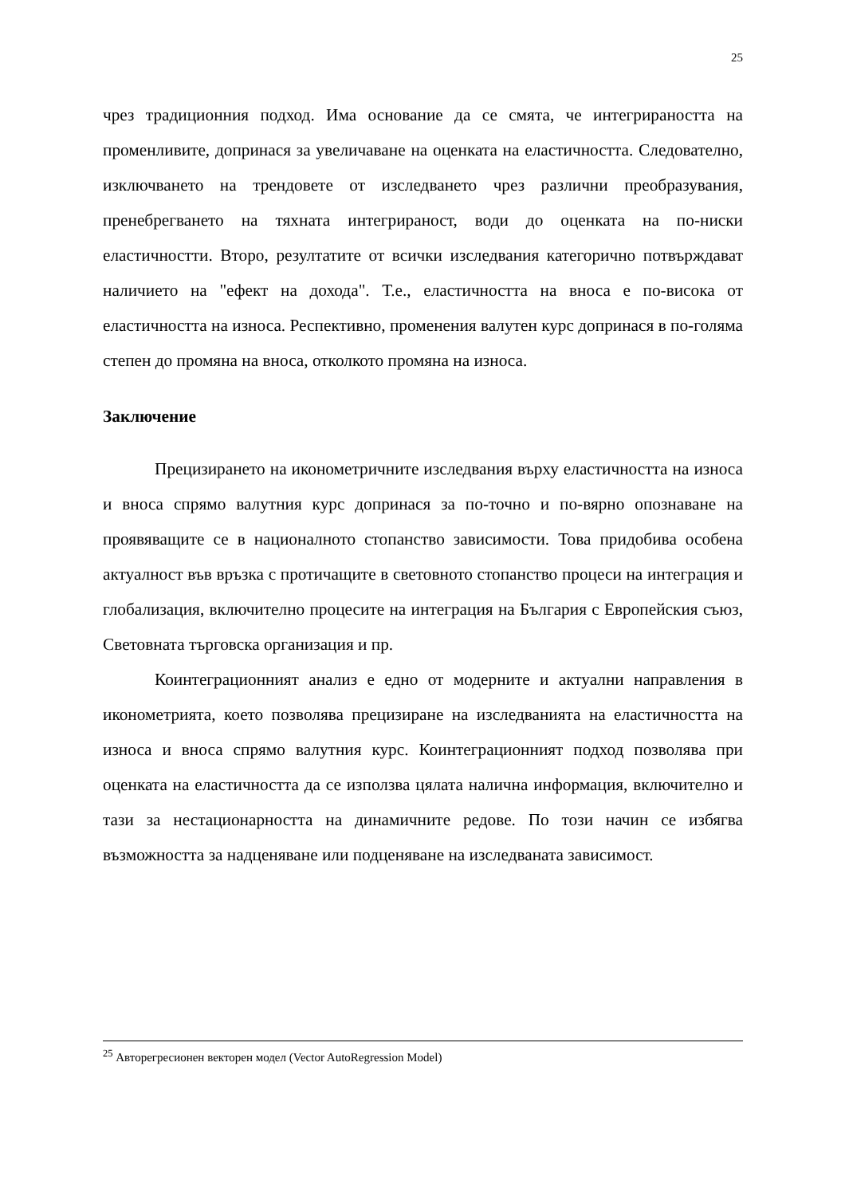25
чрез традиционния подход. Има основание да се смята, че интегрираността на променливите, допринася за увеличаване на оценката на еластичността. Следователно, изключването на трендовете от изследването чрез различни преобразувания, пренебрегването на тяхната интегрираност, води до оценката на по-ниски еластичностти. Второ, резултатите от всички изследвания категорично потвърждават наличието на "ефект на дохода". Т.е., еластичността на вноса е по-висока от еластичността на износа. Респективно, променения валутен курс допринася в по-голяма степен до промяна на вноса, отколкото промяна на износа.
Заключение
Прецизирането на иконометричните изследвания върху еластичността на износа и вноса спрямо валутния курс допринася за по-точно и по-вярно опознаване на проявяващите се в националното стопанство зависимости. Това придобива особена актуалност във връзка с протичащите в световното стопанство процеси на интеграция и глобализация, включително процесите на интеграция на България с Европейския съюз, Световната търговска организация и пр.
Коинтеграционният анализ е едно от модерните и актуални направления в иконометрията, което позволява прецизиране на изследванията на еластичността на износа и вноса спрямо валутния курс. Коинтеграционният подход позволява при оценката на еластичността да се използва цялата налична информация, включително и тази за нестационарността на динамичните редове. По този начин се избягва възможността за надценяване или подценяване на изследваната зависимост.
<sup>25</sup> Авторегресионен векторен модел (Vector AutoRegression Model)